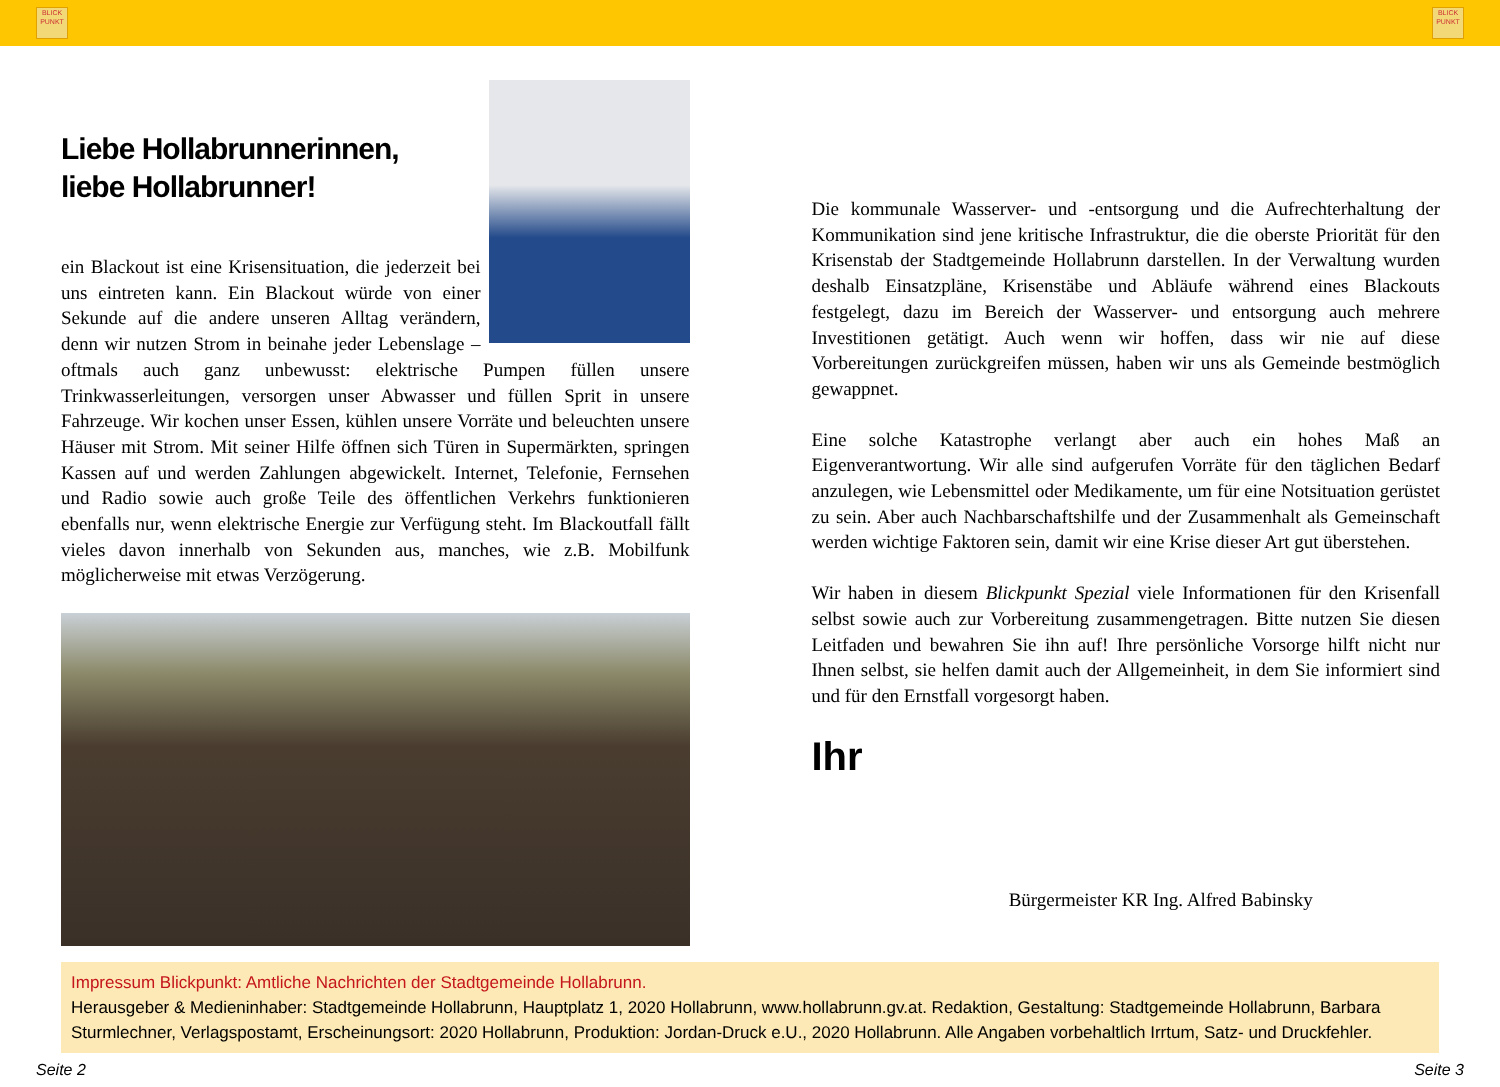BLICK
PUNKT
BLICK
PUNKT
Liebe Hollabrunnerinnen,
liebe Hollabrunner!
ein Blackout ist eine Krisensituation, die jederzeit bei uns eintreten kann. Ein Blackout würde von einer Sekunde auf die andere unseren Alltag verändern, denn wir nutzen Strom in beinahe jeder Lebenslage – oftmals auch ganz unbewusst: elektrische Pumpen füllen unsere Trinkwasserleitungen, versorgen unser Abwasser und füllen Sprit in unsere Fahrzeuge. Wir kochen unser Essen, kühlen unsere Vorräte und beleuchten unsere Häuser mit Strom. Mit seiner Hilfe öffnen sich Türen in Supermärkten, springen Kassen auf und werden Zahlungen abgewickelt. Internet, Telefonie, Fernsehen und Radio sowie auch große Teile des öffentlichen Verkehrs funktionieren ebenfalls nur, wenn elektrische Energie zur Verfügung steht. Im Blackoutfall fällt vieles davon innerhalb von Sekunden aus, manches, wie z.B. Mobilfunk möglicherweise mit etwas Verzögerung.
Die kommunale Wasserver- und -entsorgung und die Aufrechterhaltung der Kommunikation sind jene kritische Infrastruktur, die die oberste Priorität für den Krisenstab der Stadtgemeinde Hollabrunn darstellen. In der Verwaltung wurden deshalb Einsatzpläne, Krisenstäbe und Abläufe während eines Blackouts festgelegt, dazu im Bereich der Wasserver- und entsorgung auch mehrere Investitionen getätigt. Auch wenn wir hoffen, dass wir nie auf diese Vorbereitungen zurückgreifen müssen, haben wir uns als Gemeinde bestmöglich gewappnet.
Eine solche Katastrophe verlangt aber auch ein hohes Maß an Eigenverantwortung. Wir alle sind aufgerufen Vorräte für den täglichen Bedarf anzulegen, wie Lebensmittel oder Medikamente, um für eine Notsituation gerüstet zu sein. Aber auch Nachbarschaftshilfe und der Zusammenhalt als Gemeinschaft werden wichtige Faktoren sein, damit wir eine Krise dieser Art gut überstehen.
Wir haben in diesem Blickpunkt Spezial viele Informationen für den Krisenfall selbst sowie auch zur Vorbereitung zusammengetragen. Bitte nutzen Sie diesen Leitfaden und bewahren Sie ihn auf! Ihre persönliche Vorsorge hilft nicht nur Ihnen selbst, sie helfen damit auch der Allgemeinheit, in dem Sie informiert sind und für den Ernstfall vorgesorgt haben.
Ihr
Bürgermeister KR Ing. Alfred Babinsky
Impressum Blickpunkt: Amtliche Nachrichten der Stadtgemeinde Hollabrunn.
Herausgeber & Medieninhaber: Stadtgemeinde Hollabrunn, Hauptplatz 1, 2020 Hollabrunn, www.hollabrunn.gv.at. Redaktion, Gestaltung: Stadtgemeinde Hollabrunn, Barbara Sturmlechner, Verlagspostamt, Erscheinungsort: 2020 Hollabrunn, Produktion: Jordan-Druck e.U., 2020 Hollabrunn. Alle Angaben vorbehaltlich Irrtum, Satz- und Druckfehler.
Seite 2 Seite 3